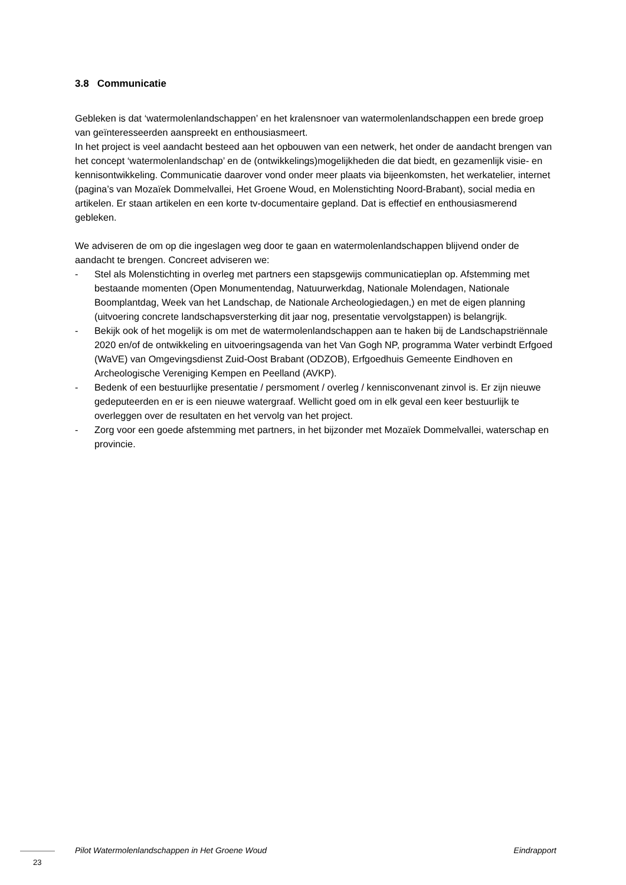3.8 Communicatie
Gebleken is dat ‘watermolenlandschappen’ en het kralensnoer van watermolenlandschappen een brede groep van geïnteresseerden aanspreekt en enthousiasmeert.
In het project is veel aandacht besteed aan het opbouwen van een netwerk, het onder de aandacht brengen van het concept ‘watermolenlandschap’ en de (ontwikkelings)mogelijkheden die dat biedt, en gezamenlijk visie- en kennisontwikkeling. Communicatie daarover vond onder meer plaats via bijeenkomsten, het werkatelier, internet (pagina’s van Mozaïek Dommelvallei, Het Groene Woud, en Molenstichting Noord-Brabant), social media en artikelen. Er staan artikelen en een korte tv-documentaire gepland. Dat is effectief en enthousiasmerend gebleken.
We adviseren de om op die ingeslagen weg door te gaan en watermolenlandschappen blijvend onder de aandacht te brengen. Concreet adviseren we:
- Stel als Molenstichting in overleg met partners een stapsgewijs communicatieplan op. Afstemming met bestaande momenten (Open Monumentendag, Natuurwerkdag, Nationale Molendagen, Nationale Boomplantdag, Week van het Landschap, de Nationale Archeologiedagen,) en met de eigen planning (uitvoering concrete landschapsversterking dit jaar nog, presentatie vervolgstappen) is belangrijk.
- Bekijk ook of het mogelijk is om met de watermolenlandschappen aan te haken bij de Landschapstriënnale 2020 en/of de ontwikkeling en uitvoeringsagenda van het Van Gogh NP, programma Water verbindt Erfgoed (WaVE) van Omgevingsdienst Zuid-Oost Brabant (ODZOB), Erfgoedhuis Gemeente Eindhoven en Archeologische Vereniging Kempen en Peelland (AVKP).
- Bedenk of een bestuurlijke presentatie / persmoment / overleg / kennisconvenant zinvol is. Er zijn nieuwe gedeputeerden en er is een nieuwe watergraaf. Wellicht goed om in elk geval een keer bestuurlijk te overleggen over de resultaten en het vervolg van het project.
- Zorg voor een goede afstemming met partners, in het bijzonder met Mozaïek Dommelvallei, waterschap en provincie.
Pilot Watermolenlandschappen in Het Groene Woud Eindrapport
23